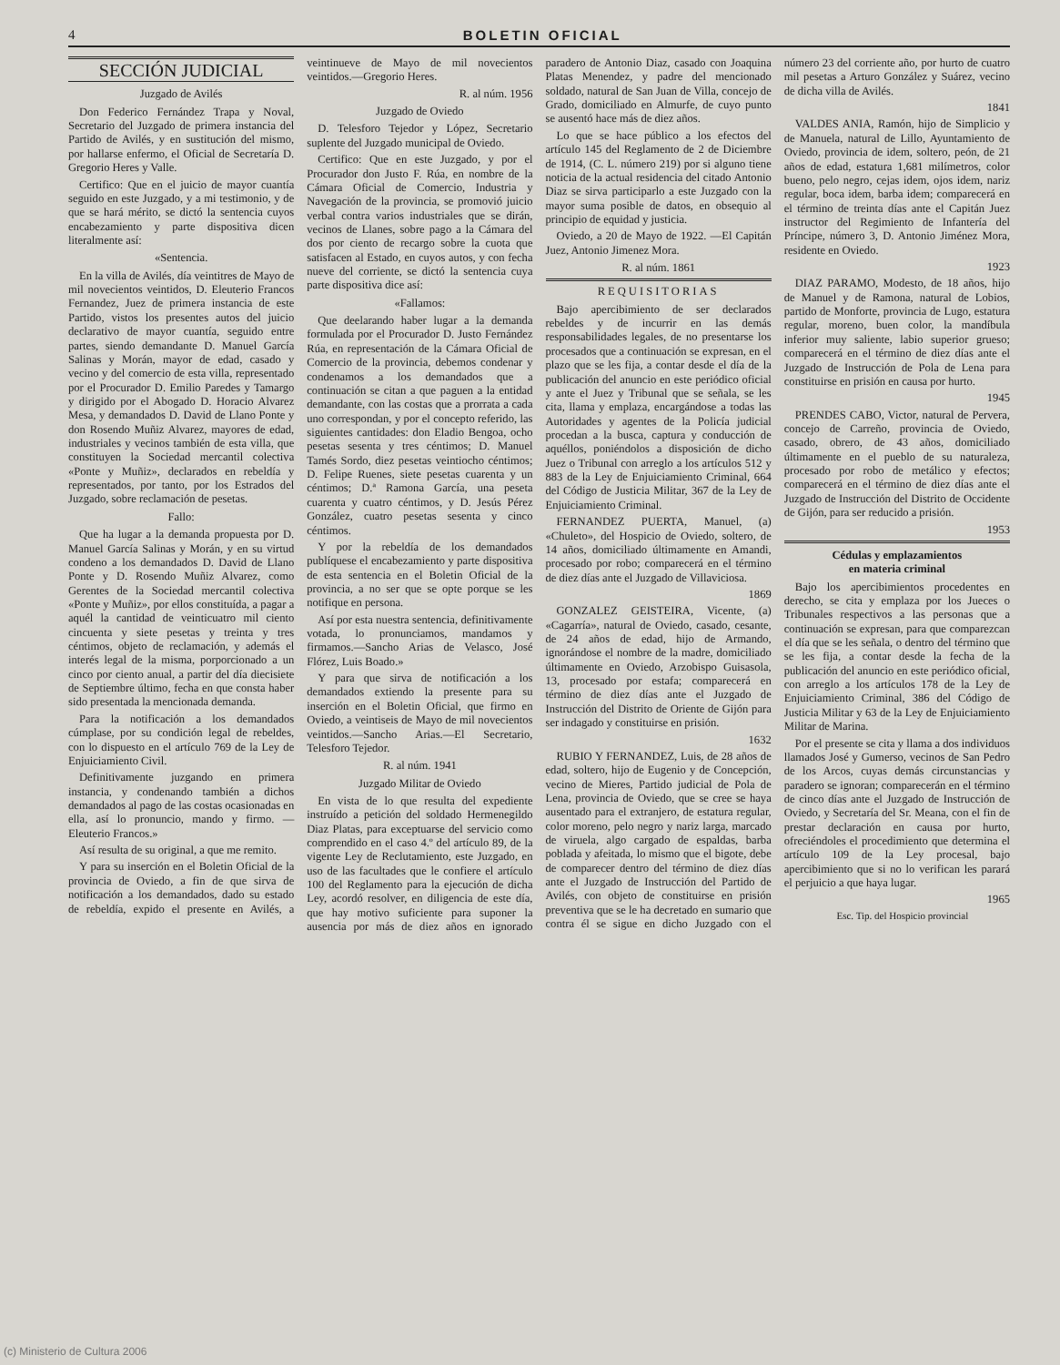4 BOLETIN OFICIAL
SECCIÓN JUDICIAL
Juzgado de Avilés
Don Federico Fernández Trapa y Noval, Secretario del Juzgado de primera instancia del Partido de Avilés, y en sustitución del mismo, por hallarse enfermo, el Oficial de Secretaría D. Gregorio Heres y Valle.
Certifico: Que en el juicio de mayor cuantía seguido en este Juzgado, y a mi testimonio, y de que se hará mérito, se dictó la sentencia cuyos encabezamiento y parte dispositiva dicen literalmente así:
«Sentencia.
En la villa de Avilés, día veintitres de Mayo de mil novecientos veintidos, D. Eleuterio Francos Fernandez, Juez de primera instancia de este Partido, vistos los presentes autos del juicio declarativo de mayor cuantía, seguido entre partes, siendo demandante D. Manuel García Salinas y Morán, mayor de edad, casado y vecino y del comercio de esta villa, representado por el Procurador D. Emilio Paredes y Tamargo y dirigido por el Abogado D. Horacio Alvarez Mesa, y demandados D. David de Llano Ponte y don Rosendo Muñiz Alvarez, mayores de edad, industriales y vecinos también de esta villa, que constituyen la Sociedad mercantil colectiva «Ponte y Muñiz», declarados en rebeldía y representados, por tanto, por los Estrados del Juzgado, sobre reclamación de pesetas.
Fallo:
Que ha lugar a la demanda propuesta por D. Manuel García Salinas y Morán, y en su virtud condeno a los demandados D. David de Llano Ponte y D. Rosendo Muñiz Alvarez, como Gerentes de la Sociedad mercantil colectiva «Ponte y Muñiz», por ellos constituída, a pagar a aquél la cantidad de veinticuatro mil ciento cincuenta y siete pesetas y treinta y tres céntimos, objeto de reclamación, y además el interés legal de la misma, porporcionado a un cinco por ciento anual, a partir del día diecisiete de Septiembre último, fecha en que consta haber sido presentada la mencionada demanda.
Para la notificación a los demandados cúmplase, por su condición legal de rebeldes, con lo dispuesto en el artículo 769 de la Ley de Enjuiciamiento Civil.
Definitivamente juzgando en primera instancia, y condenando también a dichos demandados al pago de las costas ocasionadas en ella, así lo pronuncio, mando y firmo. —Eleuterio Francos.»
Así resulta de su original, a que me remito.
Y para su inserción en el Boletin Oficial de la provincia de Oviedo, a fin de que sirva de notificación a los demandados, dado su estado de rebeldía, expido el presente en Avilés, a veintinueve de Mayo de mil novecientos veintidos.—Gregorio Heres.
R. al núm. 1956
Juzgado de Oviedo
D. Telesforo Tejedor y López, Secretario suplente del Juzgado municipal de Oviedo.
Certifico: Que en este Juzgado, y por el Procurador don Justo F. Rúa, en nombre de la Cámara Oficial de Comercio, Industria y Navegación de la provincia, se promovió juicio verbal contra varios industriales que se dirán, vecinos de Llanes, sobre pago a la Cámara del dos por ciento de recargo sobre la cuota que satisfacen al Estado, en cuyos autos, y con fecha nueve del corriente, se dictó la sentencia cuya parte dispositiva dice así:
«Fallamos:
Que deelarando haber lugar a la demanda formulada por el Procurador D. Justo Fernández Rúa, en representación de la Cámara Oficial de Comercio de la provincia, debemos condenar y condenamos a los demandados que a continuación se citan a que paguen a la entidad demandante, con las costas que a prorrata a cada uno correspondan, y por el concepto referido, las siguientes cantidades: don Eladio Bengoa, ocho pesetas sesenta y tres céntimos; D. Manuel Tamés Sordo, diez pesetas veintiocho céntimos; D. Felipe Ruenes, siete pesetas cuarenta y un céntimos; D.ª Ramona García, una peseta cuarenta y cuatro céntimos, y D. Jesús Pérez González, cuatro pesetas sesenta y cinco céntimos.
Y por la rebeldía de los demandados publíquese el encabezamiento y parte dispositiva de esta sentencia en el Boletin Oficial de la provincia, a no ser que se opte porque se les notifique en persona.
Así por esta nuestra sentencia, definitivamente votada, lo pronunciamos, mandamos y firmamos.—Sancho Arias de Velasco, José Flórez, Luis Boado.»
Y para que sirva de notificación a los demandados extiendo la presente para su inserción en el Boletin Oficial, que firmo en Oviedo, a veintiseis de Mayo de mil novecientos veintidos.—Sancho Arias.—El Secretario, Telesforo Tejedor.
R. al núm. 1941
Juzgado Militar de Oviedo
En vista de lo que resulta del expediente instruído a petición del soldado Hermenegildo Diaz Platas, para exceptuarse del servicio como comprendido en el caso 4.º del artículo 89, de la vigente Ley de Reclutamiento, este Juzgado, en uso de las facultades que le confiere el artículo 100 del Reglamento para la ejecución de dicha Ley, acordó resolver, en diligencia de este día, que hay motivo suficiente para suponer la ausencia por más de diez años en ignorado paradero de Antonio Diaz, casado con Joaquina Platas Menendez, y padre del mencionado soldado, natural de San Juan de Villa, concejo de Grado, domiciliado en Almurfe, de cuyo punto se ausentó hace más de diez años.
Lo que se hace público a los efectos del artículo 145 del Reglamento de 2 de Diciembre de 1914, (C. L. número 219) por si alguno tiene noticia de la actual residencia del citado Antonio Diaz se sirva participarlo a este Juzgado con la mayor suma posible de datos, en obsequio al principio de equidad y justicia.
Oviedo, a 20 de Mayo de 1922. —El Capitán Juez, Antonio Jimenez Mora.
R. al núm. 1861
REQUISITORIAS
Bajo apercibimiento de ser declarados rebeldes y de incurrir en las demás responsabilidades legales, de no presentarse los procesados que a continuación se expresan, en el plazo que se les fija, a contar desde el día de la publicación del anuncio en este periódico oficial y ante el Juez y Tribunal que se señala, se les cita, llama y emplaza, encargándose a todas las Autoridades y agentes de la Policía judicial procedan a la busca, captura y conducción de aquéllos, poniéndolos a disposición de dicho Juez o Tribunal con arreglo a los artículos 512 y 883 de la Ley de Enjuiciamiento Criminal, 664 del Código de Justicia Militar, 367 de la Ley de Enjuiciamiento Criminal.
FERNANDEZ PUERTA, Manuel, (a) «Chuleto», del Hospicio de Oviedo, soltero, de 14 años, domiciliado últimamente en Amandi, procesado por robo; comparecerá en el término de diez días ante el Juzgado de Villaviciosa.
1869
GONZALEZ GEISTEIRA, Vicente, (a) «Cagarría», natural de Oviedo, casado, cesante, de 24 años de edad, hijo de Armando, ignorándose el nombre de la madre, domiciliado últimamente en Oviedo, Arzobispo Guisasola, 13, procesado por estafa; comparecerá en término de diez días ante el Juzgado de Instrucción del Distrito de Oriente de Gijón para ser indagado y constituirse en prisión.
1632
RUBIO Y FERNANDEZ, Luis, de 28 años de edad, soltero, hijo de Eugenio y de Concepción, vecino de Mieres, Partido judicial de Pola de Lena, provincia de Oviedo, que se cree se haya ausentado para el extranjero, de estatura regular, color moreno, pelo negro y nariz larga, marcado de viruela, algo cargado de espaldas, barba poblada y afeitada, lo mismo que el bigote, debe de comparecer dentro del término de diez días ante el Juzgado de Instrucción del Partido de Avilés, con objeto de constituirse en prisión preventiva que se le ha decretado en sumario que contra él se sigue en dicho Juzgado con el número 23 del corriente año, por hurto de cuatro mil pesetas a Arturo González y Suárez, vecino de dicha villa de Avilés.
1841
VALDES ANIA, Ramón, hijo de Simplicio y de Manuela, natural de Lillo, Ayuntamiento de Oviedo, provincia de idem, soltero, peón, de 21 años de edad, estatura 1,681 milímetros, color bueno, pelo negro, cejas idem, ojos idem, nariz regular, boca idem, barba idem; comparecerá en el término de treinta días ante el Capitán Juez instructor del Regimiento de Infantería del Príncipe, número 3, D. Antonio Jiménez Mora, residente en Oviedo.
1923
DIAZ PARAMO, Modesto, de 18 años, hijo de Manuel y de Ramona, natural de Lobios, partido de Monforte, provincia de Lugo, estatura regular, moreno, buen color, la mandíbula inferior muy saliente, labio superior grueso; comparecerá en el término de diez días ante el Juzgado de Instrucción de Pola de Lena para constituirse en prisión en causa por hurto.
1945
PRENDES CABO, Victor, natural de Pervera, concejo de Carreño, provincia de Oviedo, casado, obrero, de 43 años, domiciliado últimamente en el pueblo de su naturaleza, procesado por robo de metálico y efectos; comparecerá en el término de diez días ante el Juzgado de Instrucción del Distrito de Occidente de Gijón, para ser reducido a prisión.
1953
Cédulas y emplazamientos
en materia criminal
Bajo los apercibimientos procedentes en derecho, se cita y emplaza por los Jueces o Tribunales respectivos a las personas que a continuación se expresan, para que comparezcan el día que se les señala, o dentro del término que se les fija, a contar desde la fecha de la publicación del anuncio en este periódico oficial, con arreglo a los artículos 178 de la Ley de Enjuiciamiento Criminal, 386 del Código de Justicia Militar y 63 de la Ley de Enjuiciamiento Militar de Marina.
Por el presente se cita y llama a dos individuos llamados José y Gumerso, vecinos de San Pedro de los Arcos, cuyas demás circunstancias y paradero se ignoran; comparecerán en el término de cinco días ante el Juzgado de Instrucción de Oviedo, y Secretaría del Sr. Meana, con el fin de prestar declaración en causa por hurto, ofreciéndoles el procedimiento que determina el artículo 109 de la Ley procesal, bajo apercibimiento que si no lo verifican les parará el perjuicio a que haya lugar.
1965
Esc. Tip. del Hospicio provincial
(c) Ministerio de Cultura 2006